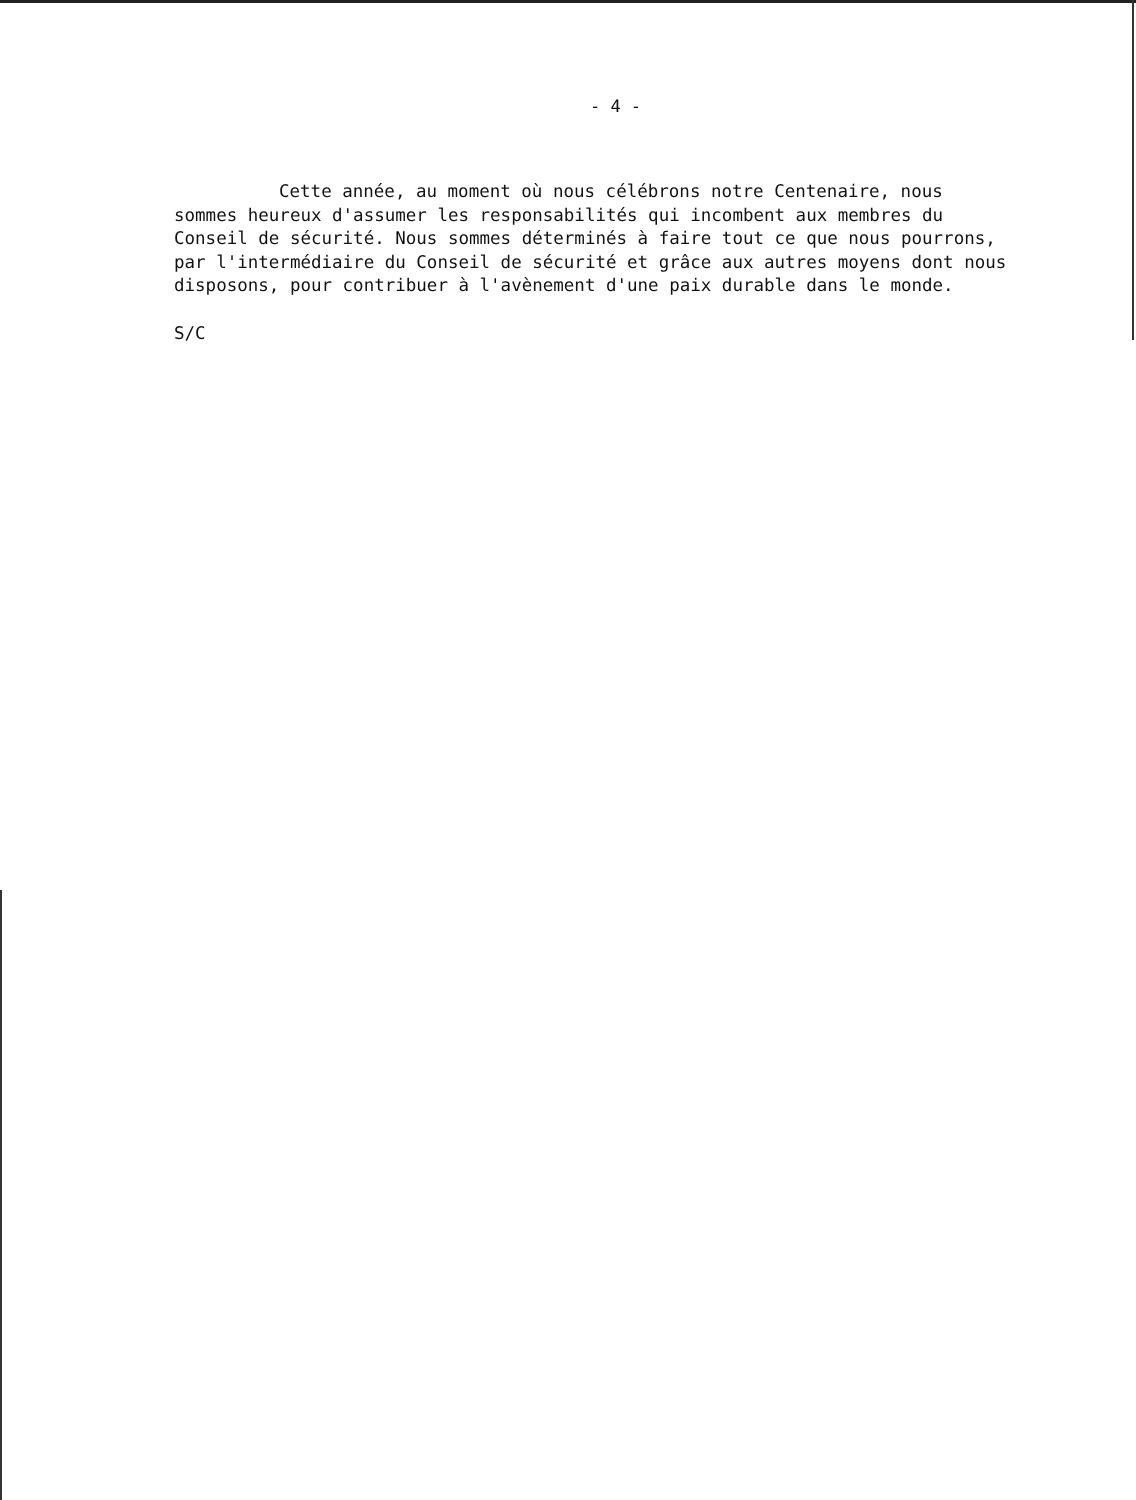- 4 -
Cette année, au moment où nous célébrons notre Centenaire, nous sommes heureux d'assumer les responsabilités qui incombent aux membres du Conseil de sécurité. Nous sommes déterminés à faire tout ce que nous pourrons, par l'intermédiaire du Conseil de sécurité et grâce aux autres moyens dont nous disposons, pour contribuer à l'avènement d'une paix durable dans le monde.
S/C